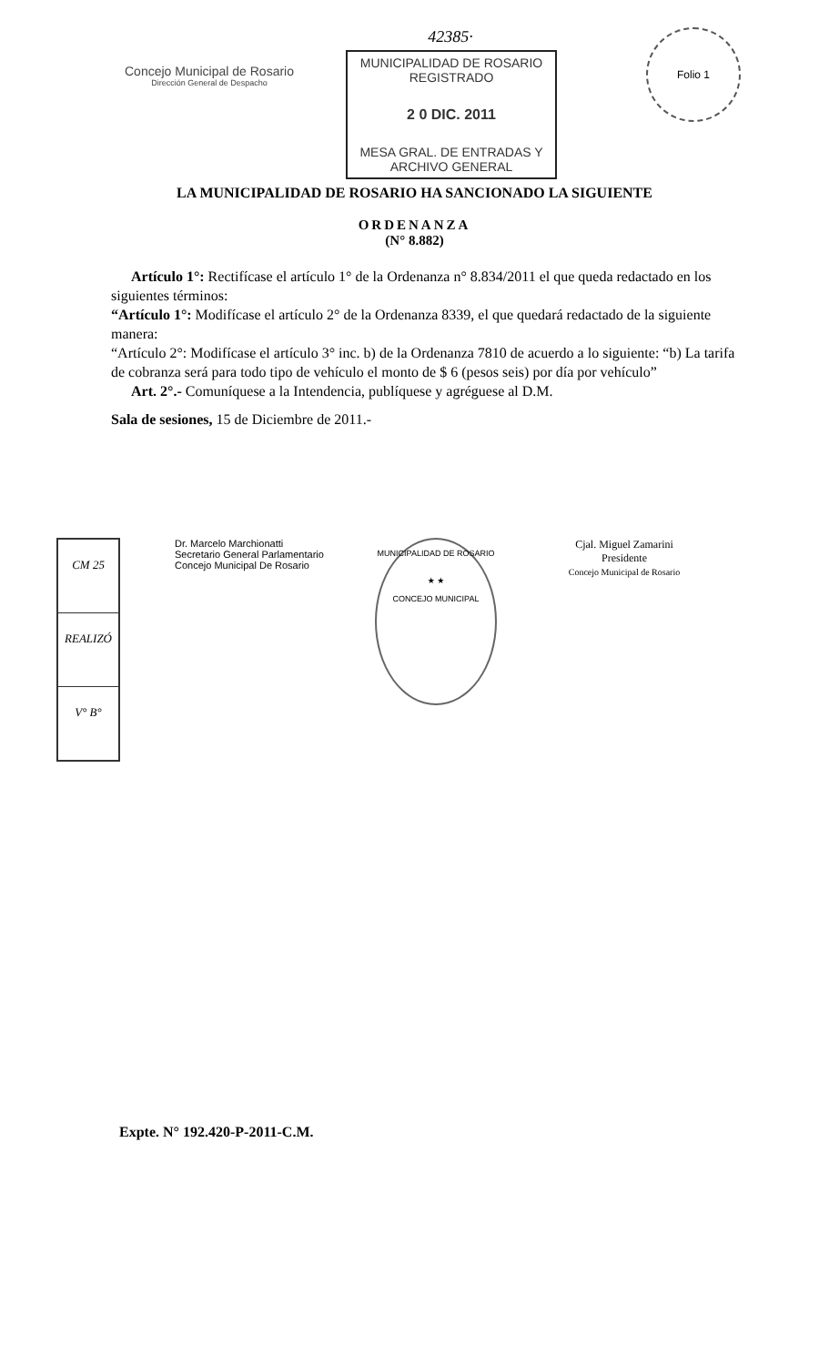Concejo Municipal de Rosario
Dirección General de Despacho
42385·
MUNICIPALIDAD DE ROSARIO
REGISTRADO
2 0 DIC. 2011
MESA GRAL. DE ENTRADAS Y ARCHIVO GENERAL
Folio 1
LA MUNICIPALIDAD DE ROSARIO HA SANCIONADO LA SIGUIENTE
ORDENANZA
(N° 8.882)
Artículo 1°: Rectifícase el artículo 1° de la Ordenanza n° 8.834/2011 el que queda redactado en los siguientes términos:
“Artículo 1°: Modifícase el artículo 2° de la Ordenanza 8339, el que quedará redactado de la siguiente manera:
“Artículo 2°: Modifícase el artículo 3° inc. b) de la Ordenanza 7810 de acuerdo a lo siguiente: “b) La tarifa de cobranza será para todo tipo de vehículo el monto de $ 6 (pesos seis) por día por vehículo”
Art. 2°.- Comuníquese a la Intendencia, publíquese y agréguese al D.M.
Sala de sesiones, 15 de Diciembre de 2011.-
CM 25
REALIZÓ
V° B°
Dr. Marcelo Marchionatti
Secretario General Parlamentario
Concejo Municipal De Rosario
MUNICIPALIDAD DE ROSARIO
★ ★
CONCEJO MUNICIPAL
Cjal. Miguel Zamarini
Presidente
Concejo Municipal de Rosario
Expte. N° 192.420-P-2011-C.M.